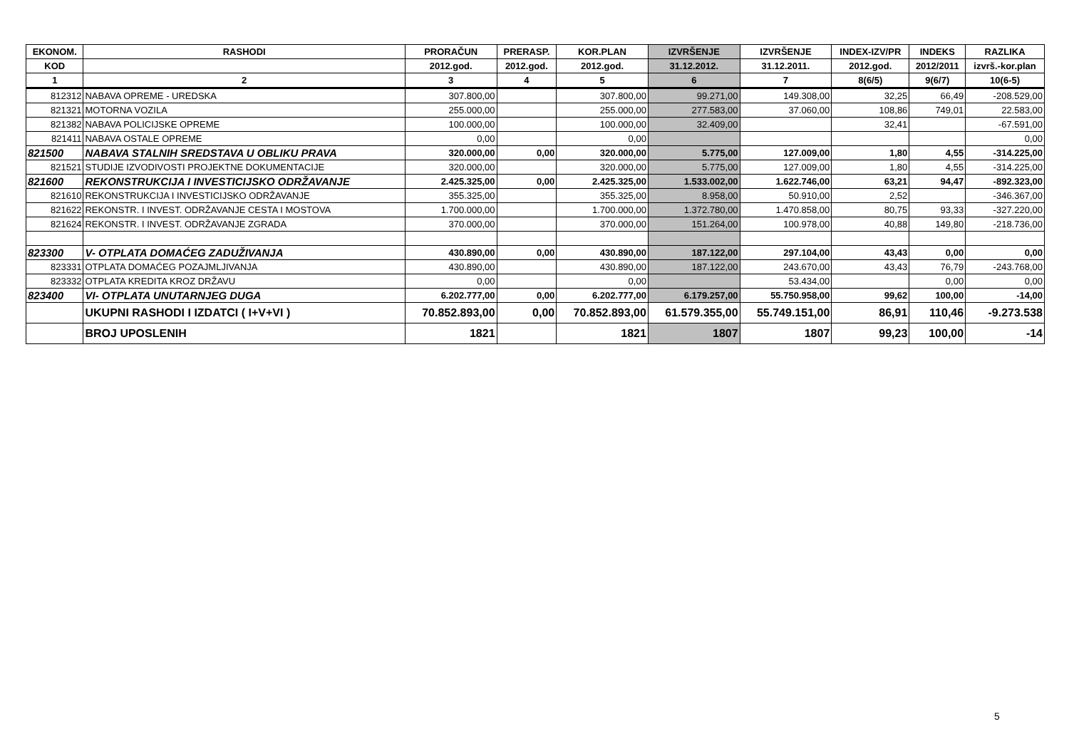| EKONOM. | RASHODI | PRORAČUN | PRERASP. | KOR.PLAN | IZVRŠENJE | IZVRŠENJE | INDEX-IZV/PR | INDEKS | RAZLIKA |
| --- | --- | --- | --- | --- | --- | --- | --- | --- | --- |
| KOD | | 2012.god. | 2012.god. | 2012.god. | 31.12.2012. | 31.12.2011. | 2012.god. | 2012/2011 | izvrš.-kor.plan |
| 1 | 2 | 3 | 4 | 5 | 6 | 7 | 8(6/5) | 9(6/7) | 10(6-5) |
| 812312 | NABAVA OPREME - UREDSKA | 307.800,00 | | 307.800,00 | 99.271,00 | 149.308,00 | 32,25 | 66,49 | -208.529,00 |
| 821321 | MOTORNA VOZILA | 255.000,00 | | 255.000,00 | 277.583,00 | 37.060,00 | 108,86 | 749,01 | 22.583,00 |
| 821382 | NABAVA POLICIJSKE OPREME | 100.000,00 | | 100.000,00 | 32.409,00 | | 32,41 | | -67.591,00 |
| 821411 | NABAVA OSTALE OPREME | 0,00 | | 0,00 | | | | | 0,00 |
| 821500 | NABAVA STALNIH SREDSTAVA U OBLIKU PRAVA | 320.000,00 | 0,00 | 320.000,00 | 5.775,00 | 127.009,00 | 1,80 | 4,55 | -314.225,00 |
| 821521 | STUDIJE IZVODIVOSTI PROJEKTNE DOKUMENTACIJE | 320.000,00 | | 320.000,00 | 5.775,00 | 127.009,00 | 1,80 | 4,55 | -314.225,00 |
| 821600 | REKONSTRUKCIJA I INVESTICIJSKO ODRŽAVANJE | 2.425.325,00 | 0,00 | 2.425.325,00 | 1.533.002,00 | 1.622.746,00 | 63,21 | 94,47 | -892.323,00 |
| 821610 | REKONSTRUKCIJA I INVESTICIJSKO ODRŽAVANJE | 355.325,00 | | 355.325,00 | 8.958,00 | 50.910,00 | 2,52 | | -346.367,00 |
| 821622 | REKONSTR. I INVEST. ODRŽAVANJE CESTA I MOSTOVA | 1.700.000,00 | | 1.700.000,00 | 1.372.780,00 | 1.470.858,00 | 80,75 | 93,33 | -327.220,00 |
| 821624 | REKONSTR. I INVEST. ODRŽAVANJE ZGRADA | 370.000,00 | | 370.000,00 | 151.264,00 | 100.978,00 | 40,88 | 149,80 | -218.736,00 |
| 823300 | V- OTPLATA DOMAĆEG ZADUŽIVANJA | 430.890,00 | 0,00 | 430.890,00 | 187.122,00 | 297.104,00 | 43,43 | 0,00 | 0,00 |
| 823331 | OTPLATA DOMAĆEG POZAJMLJIVANJA | 430.890,00 | | 430.890,00 | 187.122,00 | 243.670,00 | 43,43 | 76,79 | -243.768,00 |
| 823332 | OTPLATA KREDITA KROZ DRŽAVU | 0,00 | | 0,00 | | 53.434,00 | | 0,00 | 0,00 |
| 823400 | VI- OTPLATA UNUTARNJEG DUGA | 6.202.777,00 | 0,00 | 6.202.777,00 | 6.179.257,00 | 55.750.958,00 | 99,62 | 100,00 | -14,00 |
| | UKUPNI RASHODI I IZDATCI ( I+V+VI ) | 70.852.893,00 | 0,00 | 70.852.893,00 | 61.579.355,00 | 55.749.151,00 | 86,91 | 110,46 | -9.273.538 |
| | BROJ UPOSLENIH | 1821 | | 1821 | 1807 | 1807 | 99,23 | 100,00 | -14 |
5